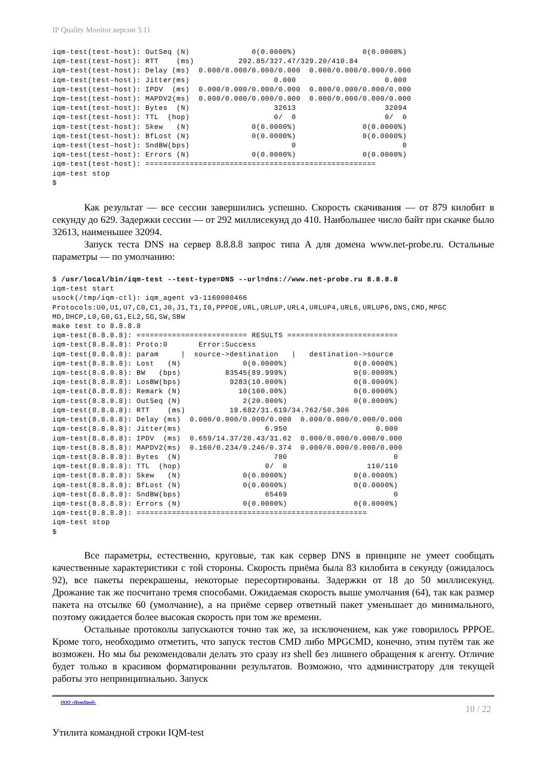IP Quality Monitor версии 3.11
iqm-test(test-host): OutSeq (N)              0(0.0000%)               0(0.0000%)
iqm-test(test-host): RTT    (ms)          292.85/327.47/329.20/410.84
iqm-test(test-host): Delay (ms)  0.000/0.000/0.000/0.000  0.000/0.000/0.000/0.000
iqm-test(test-host): Jitter(ms)                   0.000                    0.000
iqm-test(test-host): IPDV  (ms)  0.000/0.000/0.000/0.000  0.000/0.000/0.000/0.000
iqm-test(test-host): MAPDV2(ms)  0.000/0.000/0.000/0.000  0.000/0.000/0.000/0.000
iqm-test(test-host): Bytes  (N)                   32613                    32094
iqm-test(test-host): TTL  (hop)                   0/  0                    0/  0
iqm-test(test-host): Skew   (N)              0(0.0000%)               0(0.0000%)
iqm-test(test-host): BfLost (N)              0(0.0000%)               0(0.0000%)
iqm-test(test-host): SndBW(bps)                       0                        0
iqm-test(test-host): Errors (N)              0(0.0000%)               0(0.0000%)
iqm-test(test-host): ====================================================
iqm-test stop
$
Как результат — все сессии завершились успешно. Скорость скачивания — от 879 килобит в секунду до 629. Задержки сессии — от 292 миллисекунд до 410. Наибольшее число байт при скачке было 32613, наименьшее 32094.
Запуск теста DNS на сервер 8.8.8.8 запрос типа A для домена www.net-probe.ru. Остальные параметры — по умолчанию:
$ /usr/local/bin/iqm-test --test-type=DNS --url=dns://www.net-probe.ru 8.8.8.8
iqm-test start
usock(/tmp/iqm-ctl): iqm_agent v3-1160000466
Protocols:U0,U1,U7,C0,C1,J0,J1,T1,I0,PPPOE,URL,URLUP,URL4,URLUP4,URL6,URLUP6,DNS,CMD,MPGC
MD,DHCP,L0,G0,G1,EL2,SG,SW,SBW
make test to 8.8.8.8
iqm-test(8.8.8.8): ========================= RESULTS =========================
iqm-test(8.8.8.8): Proto:0       Error:Success
iqm-test(8.8.8.8): param     |  source->destination   |   destination->source
iqm-test(8.8.8.8): Lost   (N)              0(0.0000%)               0(0.0000%)
iqm-test(8.8.8.8): BW   (bps)          83545(89.999%)               0(0.0000%)
iqm-test(8.8.8.8): LosBW(bps)           9283(10.000%)               0(0.0000%)
iqm-test(8.8.8.8): Remark (N)             10(100.00%)               0(0.0000%)
iqm-test(8.8.8.8): OutSeq (N)              2(20.000%)               0(0.0000%)
iqm-test(8.8.8.8): RTT    (ms)          18.682/31.619/34.762/50.306
iqm-test(8.8.8.8): Delay (ms)  0.000/0.000/0.000/0.000  0.000/0.000/0.000/0.000
iqm-test(8.8.8.8): Jitter(ms)                   6.950                    0.000
iqm-test(8.8.8.8): IPDV  (ms)  0.659/14.37/20.43/31.62  0.000/0.000/0.000/0.000
iqm-test(8.8.8.8): MAPDV2(ms)  0.160/0.234/0.246/0.374  0.000/0.000/0.000/0.000
iqm-test(8.8.8.8): Bytes  (N)                     780                        0
iqm-test(8.8.8.8): TTL  (hop)                   0/  0                  110/110
iqm-test(8.8.8.8): Skew   (N)              0(0.0000%)               0(0.0000%)
iqm-test(8.8.8.8): BfLost (N)              0(0.0000%)               0(0.0000%)
iqm-test(8.8.8.8): SndBW(bps)                   65469                        0
iqm-test(8.8.8.8): Errors (N)              0(0.0000%)               0(0.0000%)
iqm-test(8.8.8.8): ====================================================
iqm-test stop
$
Все параметры, естественно, круговые, так как сервер DNS в принципе не умеет сообщать качественные характеристики с той стороны. Скорость приёма была 83 килобита в секунду (ожидалось 92), все пакеты перекрашены, некоторые пересортированы. Задержки от 18 до 50 миллисекунд. Дрожание так же посчитано тремя способами. Ожидаемая скорость выше умолчания (64), так как размер пакета на отсылке 60 (умолчание), а на приёме сервер ответный пакет уменьшает до минимального, поэтому ожидается более высокая скорость при том же времени.
Остальные протоколы запускаются точно так же, за исключением, как уже говорилось PPPOE. Кроме того, необходимо отметить, что запуск тестов CMD либо MPGCMD, конечно, этим путём так же возможен. Но мы бы рекомендовали делать это сразу из shell без лишнего обращения к агенту. Отличие будет только в красивом форматировании результатов. Возможно, что администратору для текущей работы это непринципиально. Запуск
ООО «НетПроб» 10 / 22
Утилита командной строки IQM-test